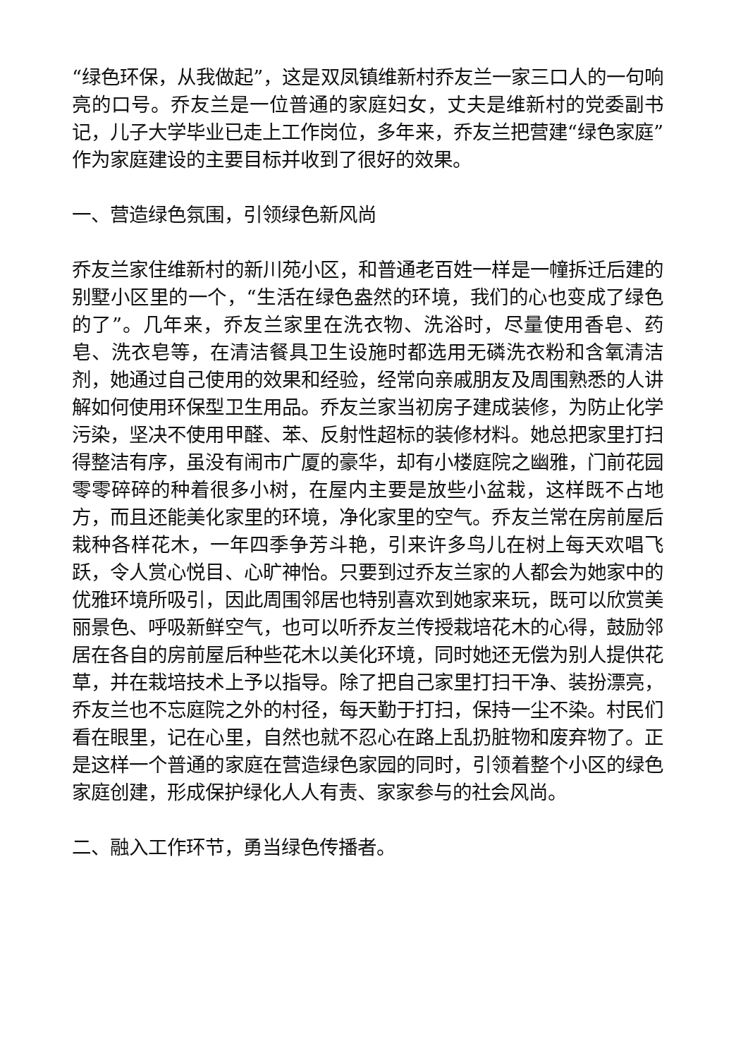“绿色环保，从我做起”，这是双凤镇维新村乔友兰一家三口人的一句响亮的口号。乔友兰是一位普通的家庭妇女，丈夫是维新村的党委副书记，儿子大学毕业已走上工作岗位，多年来，乔友兰把营建“绿色家庭”作为家庭建设的主要目标并收到了很好的效果。
一、营造绿色氛围，引领绿色新风尚
乔友兰家住维新村的新川苑小区，和普通老百姓一样是一幢拆迁后建的别墅小区里的一个，“生活在绿色盎然的环境，我们的心也变成了绿色的了”。几年来，乔友兰家里在洗衣物、洗浴时，尽量使用香皂、药皂、洗衣皂等，在清洁餐具卫生设施时都选用无磷洗衣粉和含氧清洁剂，她通过自己使用的效果和经验，经常向亲戚朋友及周围熟悉的人讲解如何使用环保型卫生用品。乔友兰家当初房子建成装修，为防止化学污染，坚决不使用甲醛、苯、反射性超标的装修材料。她总把家里打扫得整洁有序，虽没有闹市广厦的豪华，却有小楼庭院之幽雅，门前花园零零碎碎的种着很多小树，在屋内主要是放些小盆栽，这样既不占地方，而且还能美化家里的环境，净化家里的空气。乔友兰常在房前屋后栽种各样花木，一年四季争芳斗艳，引来许多鸟儿在树上每天欢唱飞跃，令人赏心悦目、心旷神怡。只要到过乔友兰家的人都会为她家中的优雅环境所吸引，因此周围邻居也特别喜欢到她家来玩，既可以欣赏美丽景色、呼吸新鲜空气，也可以听乔友兰传授栽培花木的心得，鼓励邻居在各自的房前屋后种些花木以美化环境，同时她还无偿为别人提供花草，并在栽培技术上予以指导。除了把自己家里打扫干净、装扮漂亮，乔友兰也不忘庭院之外的村径，每天勤于打扫，保持一尘不染。村民们看在眼里，记在心里，自然也就不忍心在路上乱扔脏物和废弃物了。正是这样一个普通的家庭在营造绿色家园的同时，引领着整个小区的绿色家庭创建，形成保护绿化人人有责、家家参与的社会风尚。
二、融入工作环节，勇当绿色传播者。